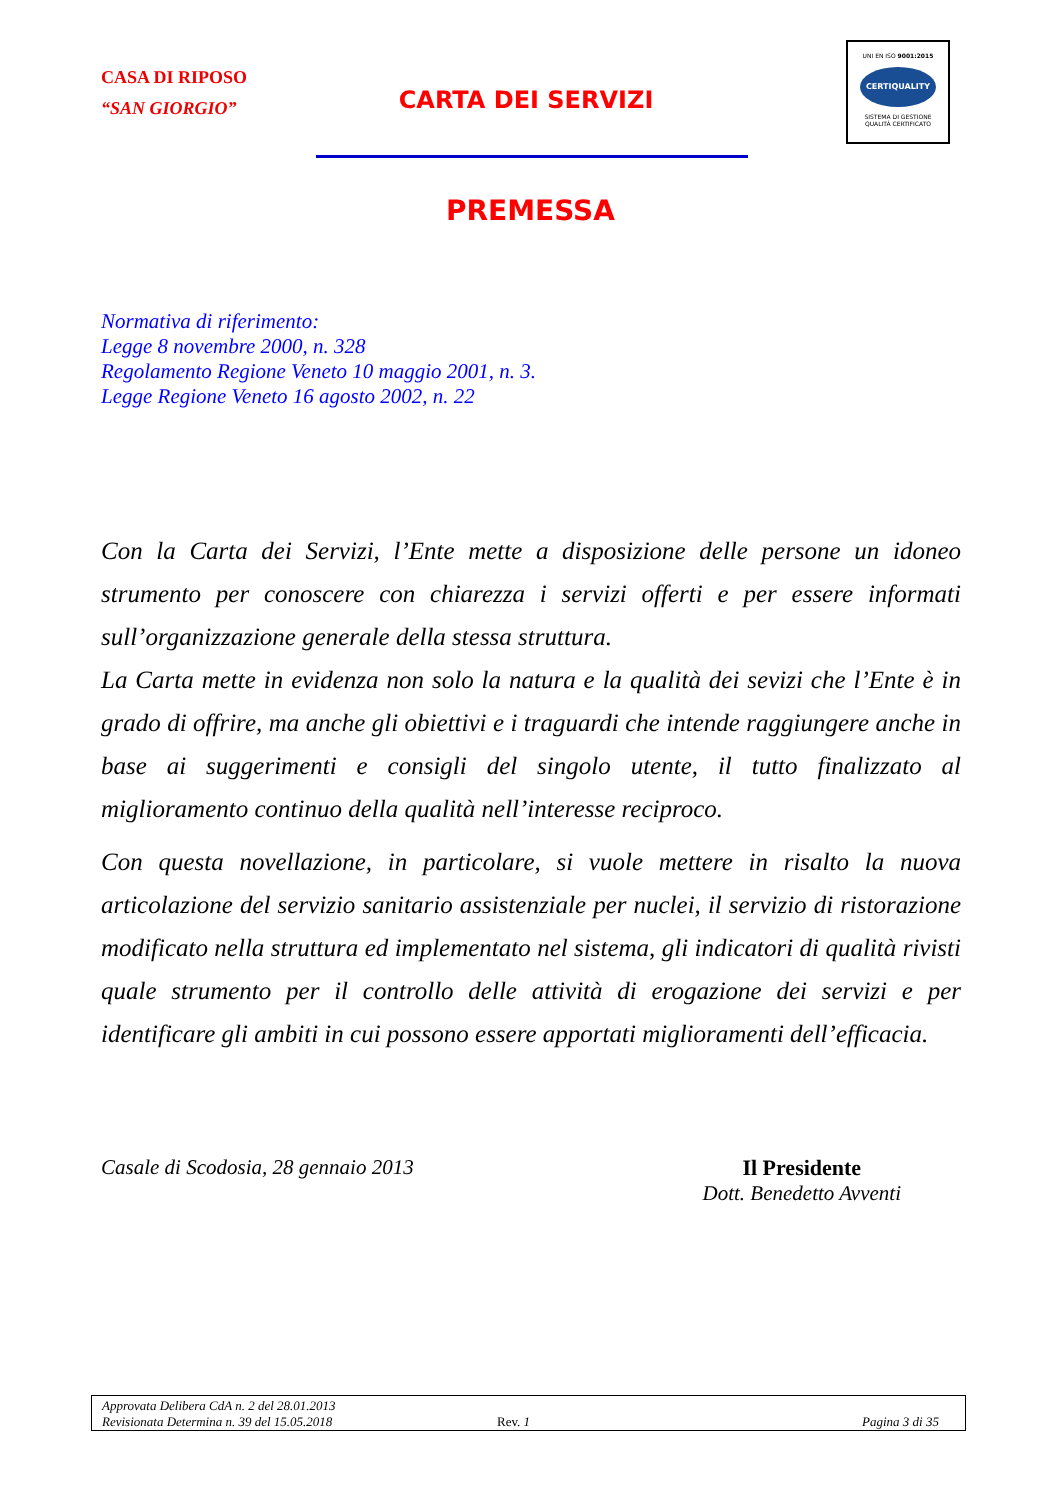CASA DI RIPOSO
“SAN GIORGIO”
CARTA DEI SERVIZI
UNI EN ISO 9001:2015
CERTIQUALITY
SISTEMA DI GESTIONE
QUALITÀ CERTIFICATO
PREMESSA
Normativa di riferimento:
Legge 8 novembre 2000, n. 328
Regolamento Regione Veneto 10 maggio 2001, n. 3.
Legge Regione Veneto 16 agosto 2002, n. 22
Con la Carta dei Servizi, l’Ente mette a disposizione delle persone un idoneo strumento per conoscere con chiarezza i servizi offerti e per essere informati sull’organizzazione generale della stessa struttura.
La Carta mette in evidenza non solo la natura e la qualità dei sevizi che l’Ente è in grado di offrire, ma anche gli obiettivi e i traguardi che intende raggiungere anche in base ai suggerimenti e consigli del singolo utente, il tutto finalizzato al miglioramento continuo della qualità nell’interesse reciproco.
Con questa novellazione, in particolare, si vuole mettere in risalto la nuova articolazione del servizio sanitario assistenziale per nuclei, il servizio di ristorazione modificato nella struttura ed implementato nel sistema, gli indicatori di qualità rivisti quale strumento per il controllo delle attività di erogazione dei servizi e per identificare gli ambiti in cui possono essere apportati miglioramenti dell’efficacia.
Casale di Scodosia, 28 gennaio 2013
Il Presidente
Dott. Benedetto Avventi
Approvata Delibera CdA n. 2 del 28.01.2013
Revisionata Determina n. 39 del 15.05.2018 Rev. 1 Pagina 3 di 35